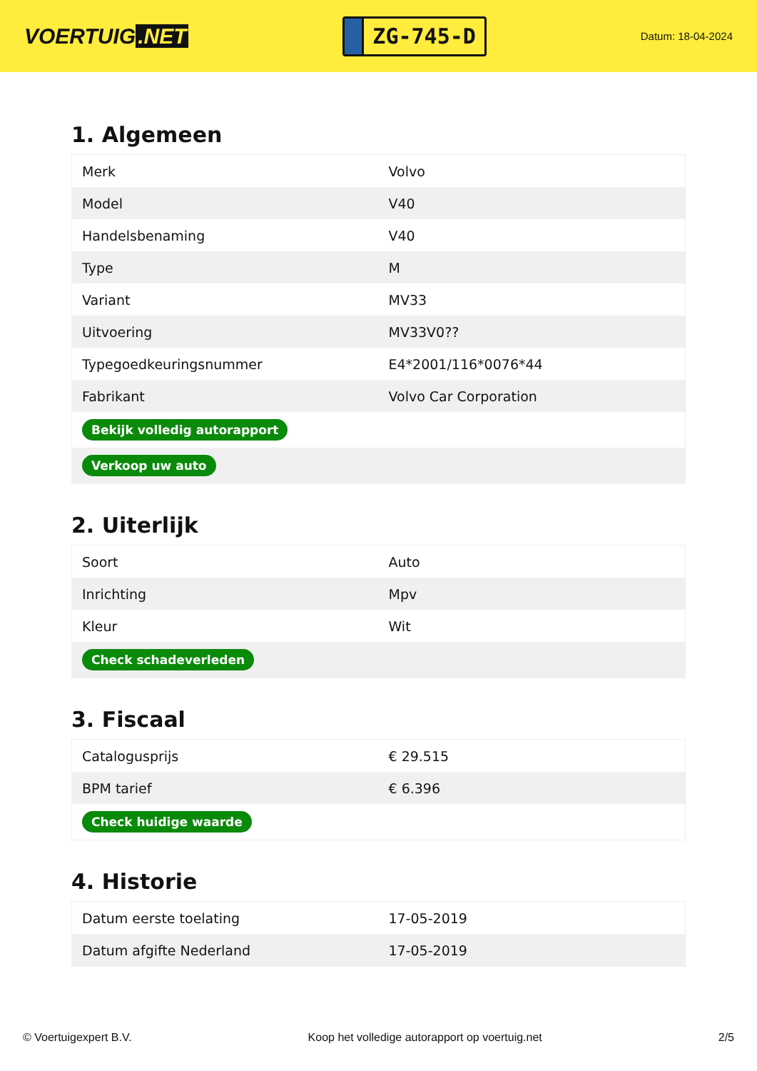VOERTUIG.NET
ZG-745-D
Datum: 18-04-2024
1. Algemeen
| Merk | Volvo |
| Model | V40 |
| Handelsbenaming | V40 |
| Type | M |
| Variant | MV33 |
| Uitvoering | MV33V0?? |
| Typegoedkeuringsnummer | E4*2001/116*0076*44 |
| Fabrikant | Volvo Car Corporation |
| Bekijk volledig autorapport | |
| Verkoop uw auto | |
2. Uiterlijk
| Soort | Auto |
| Inrichting | Mpv |
| Kleur | Wit |
| Check schadeverleden | |
3. Fiscaal
| Catalogusprijs | € 29.515 |
| BPM tarief | € 6.396 |
| Check huidige waarde | |
4. Historie
| Datum eerste toelating | 17-05-2019 |
| Datum afgifte Nederland | 17-05-2019 |
© Voertuigexpert B.V. Koop het volledige autorapport op voertuig.net 2/5